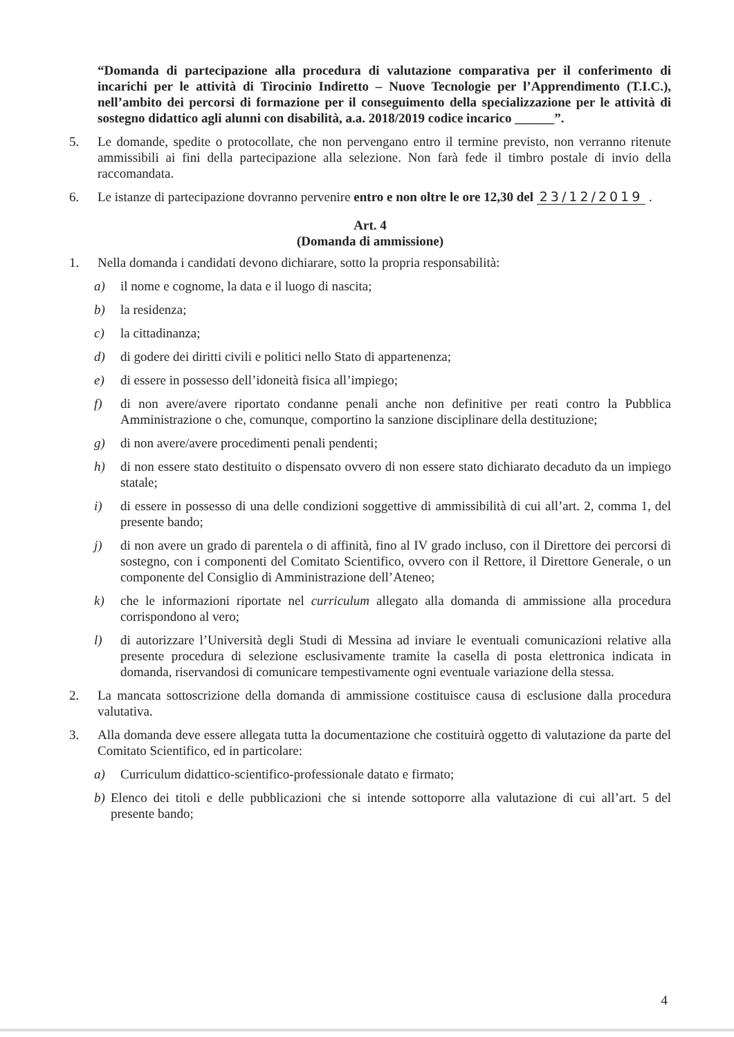“Domanda di partecipazione alla procedura di valutazione comparativa per il conferimento di incarichi per le attività di Tirocinio Indiretto – Nuove Tecnologie per l’Apprendimento (T.I.C.), nell’ambito dei percorsi di formazione per il conseguimento della specializzazione per le attività di sostegno didattico agli alunni con disabilità, a.a. 2018/2019 codice incarico ______”.
5. Le domande, spedite o protocollate, che non pervengano entro il termine previsto, non verranno ritenute ammissibili ai fini della partecipazione alla selezione. Non farà fede il timbro postale di invio della raccomandata.
6. Le istanze di partecipazione dovranno pervenire entro e non oltre le ore 12,30 del 23/12/2019 .
Art. 4
(Domanda di ammissione)
1. Nella domanda i candidati devono dichiarare, sotto la propria responsabilità:
a) il nome e cognome, la data e il luogo di nascita;
b) la residenza;
c) la cittadinanza;
d) di godere dei diritti civili e politici nello Stato di appartenenza;
e) di essere in possesso dell’idoneità fisica all’impiego;
f) di non avere/avere riportato condanne penali anche non definitive per reati contro la Pubblica Amministrazione o che, comunque, comportino la sanzione disciplinare della destituzione;
g) di non avere/avere procedimenti penali pendenti;
h) di non essere stato destituito o dispensato ovvero di non essere stato dichiarato decaduto da un impiego statale;
i) di essere in possesso di una delle condizioni soggettive di ammissibilità di cui all’art. 2, comma 1, del presente bando;
j) di non avere un grado di parentela o di affinità, fino al IV grado incluso, con il Direttore dei percorsi di sostegno, con i componenti del Comitato Scientifico, ovvero con il Rettore, il Direttore Generale, o un componente del Consiglio di Amministrazione dell’Ateneo;
k) che le informazioni riportate nel curriculum allegato alla domanda di ammissione alla procedura corrispondono al vero;
l) di autorizzare l’Università degli Studi di Messina ad inviare le eventuali comunicazioni relative alla presente procedura di selezione esclusivamente tramite la casella di posta elettronica indicata in domanda, riservandosi di comunicare tempestivamente ogni eventuale variazione della stessa.
2. La mancata sottoscrizione della domanda di ammissione costituisce causa di esclusione dalla procedura valutativa.
3. Alla domanda deve essere allegata tutta la documentazione che costituirà oggetto di valutazione da parte del Comitato Scientifico, ed in particolare:
a) Curriculum didattico-scientifico-professionale datato e firmato;
b) Elenco dei titoli e delle pubblicazioni che si intende sottoporre alla valutazione di cui all’art. 5 del presente bando;
4